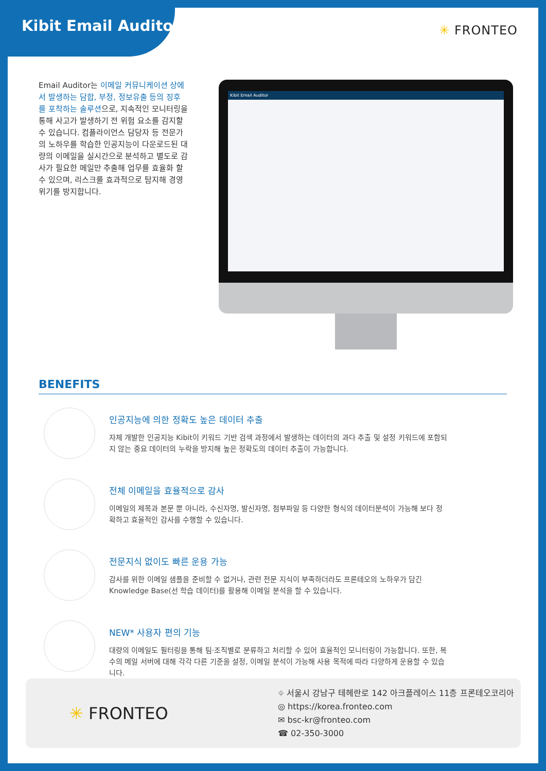Kibit Email Auditor
✳ FRONTEO
Email Auditor는 이메일 커뮤니케이션 상에서 발생하는 담합, 부정, 정보유출 등의 징후를 포착하는 솔루션으로, 지속적인 모니터링을 통해 사고가 발생하기 전 위험 요소를 감지할 수 있습니다. 컴플라이언스 담당자 등 전문가의 노하우를 학습한 인공지능이 다운로드된 대량의 이메일을 실시간으로 분석하고 별도로 감사가 필요한 메일만 추출해 업무를 효율화 할 수 있으며, 리스크를 효과적으로 탐지해 경영 위기를 방지합니다.
Kibit Email Auditor
BENEFITS
인공지능에 의한 정확도 높은 데이터 추출
자체 개발한 인공지능 Kibit이 키워드 기반 검색 과정에서 발생하는 데이터의 과다 추출 및 설정 키워드에 포함되지 않는 중요 데이터의 누락을 방지해 높은 정확도의 데이터 추출이 가능합니다.
전체 이메일을 효율적으로 감사
이메일의 제목과 본문 뿐 아니라, 수신자명, 발신자명, 첨부파일 등 다양한 형식의 데이터분석이 가능해 보다 정확하고 효율적인 감사를 수행할 수 있습니다.
전문지식 없이도 빠른 운용 가능
감사를 위한 이메일 샘플을 준비할 수 없거나, 관련 전문 지식이 부족하더라도 프론테오의 노하우가 담긴 Knowledge Base(선 학습 데이터)를 활용해 이메일 분석을 할 수 있습니다.
NEW* 사용자 편의 기능
대량의 이메일도 필터링을 통해 팀·조직별로 분류하고 처리할 수 있어 효율적인 모니터링이 가능합니다. 또한, 복수의 메일 서버에 대해 각각 다른 기준을 설정, 이메일 분석이 가능해 사용 목적에 따라 다양하게 운용할 수 있습니다.
✳ FRONTEO
⌖ 서울시 강남구 테헤란로 142 아크플레이스 11층 프론테오코리아
◎ https://korea.fronteo.com
✉ bsc-kr@fronteo.com
☎ 02-350-3000